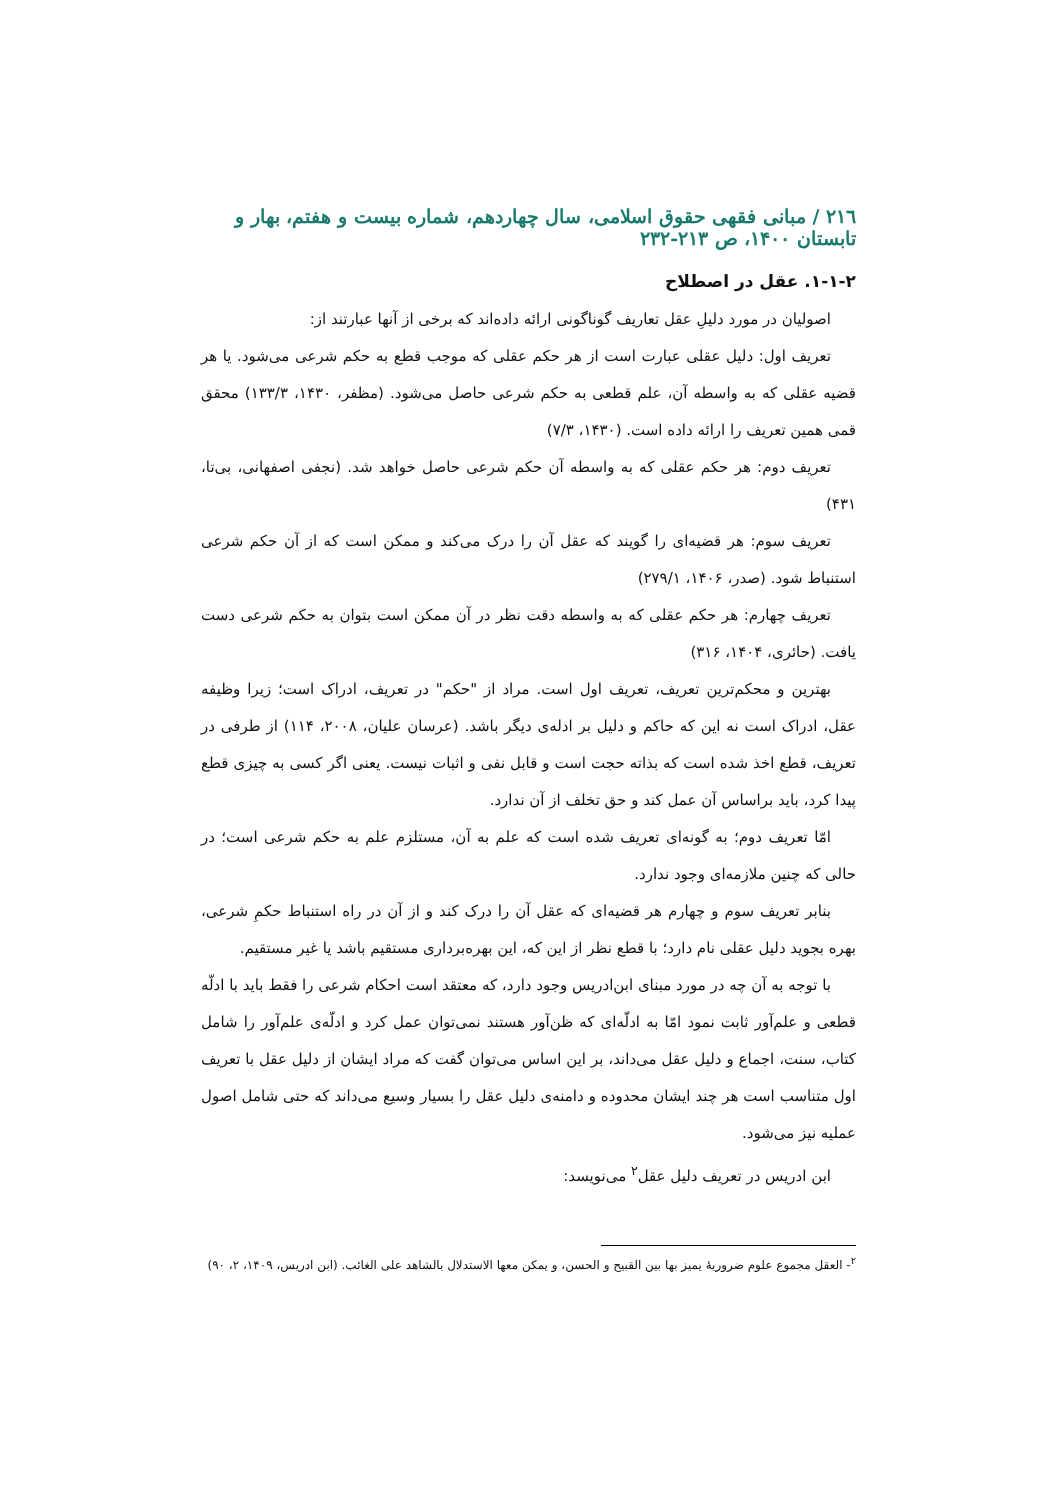۲۱٦ / مبانی فقهی حقوق اسلامی، سال چهاردهم، شماره بیست و هفتم، بهار و تابستان ۱۴۰۰، ص ۲۱۳-۲۳۲
۱-۱-۲. عقل در اصطلاح
اصولیان در مورد دلیلِ عقل تعاریف گوناگونی ارائه داده‌اند که برخی از آنها عبارتند از:
تعریف اول: دلیل عقلی عبارت است از هر حکم عقلی که موجب قطع به حکم شرعی می‌شود. یا هر قضیه عقلی که به واسطه آن، علم قطعی به حکم شرعی حاصل می‌شود. (مظفر، ۱۴۳۰، ۱۳۳/۳) محقق قمی همین تعریف را ارائه داده است. (۱۴۳۰، ۷/۳)
تعریف دوم: هر حکم عقلی که به واسطه آن حکم شرعی حاصل خواهد شد. (نجفی اصفهانی، بی‌تا، ۴۳۱)
تعریف سوم: هر قضیه‌ای را گویند که عقل آن را درک می‌کند و ممکن است که از آن حکم شرعی استنباط شود. (صدر، ۱۴۰۶، ۲۷۹/۱)
تعریف چهارم: هر حکم عقلی که به واسطه دقت نظر در آن ممکن است بتوان به حکم شرعی دست یافت. (حائری، ۱۴۰۴، ۳۱۶)
بهترین و محکم‌ترین تعریف، تعریف اول است. مراد از "حکم" در تعریف، ادراک است؛ زیرا وظیفه عقل، ادراک است نه این که حاکم و دلیل بر ادله‌ی دیگر باشد. (عرسان علیان، ۲۰۰۸، ۱۱۴) از طرفی در تعریف، قطع اخذ شده است که بذاته حجت است و قابل نفی و اثبات نیست. یعنی اگر کسی به چیزی قطع پیدا کرد، باید براساس آن عمل کند و حق تخلف از آن ندارد.
امّا تعریف دوم؛ به گونه‌ای تعریف شده است که علم به آن، مستلزم علم به حکم شرعی است؛ در حالی که چنین ملازمه‌ای وجود ندارد.
بنابر تعریف سوم و چهارم هر قضیه‌ای که عقل آن را درک کند و از آن در راه استنباط حکمِ شرعی، بهره بجوید دلیل عقلی نام دارد؛ با قطع نظر از این که، این بهره‌برداری مستقیم باشد یا غیر مستقیم.
با توجه به آن چه در مورد مبنای ابن‌ادریس وجود دارد، که معتقد است احکام شرعی را فقط باید با ادلّه قطعی و علم‌آور ثابت نمود امّا به ادلّه‌ای که ظن‌آور هستند نمی‌توان عمل کرد و ادلّه‌ی علم‌آور را شامل کتاب، سنت، اجماع و دلیل عقل می‌داند، بر این اساس می‌توان گفت که مراد ایشان از دلیل عقل با تعریف اول متناسب است هر چند ایشان محدوده و دامنه‌ی دلیل عقل را بسیار وسیع می‌داند که حتی شامل اصول عملیه نیز می‌شود.
ابن ادریس در تعریف دلیل عقل<sup>۲</sup> می‌نویسد:
<sup>۲</sup>- العقل مجموع علوم ضروریهٔ یمیز بها بین القبیح و الحسن، و یمکن معها الاستدلال بالشاهد علی الغائب. (ابن ادریس، ۱۴۰۹، ۲، ۹۰)